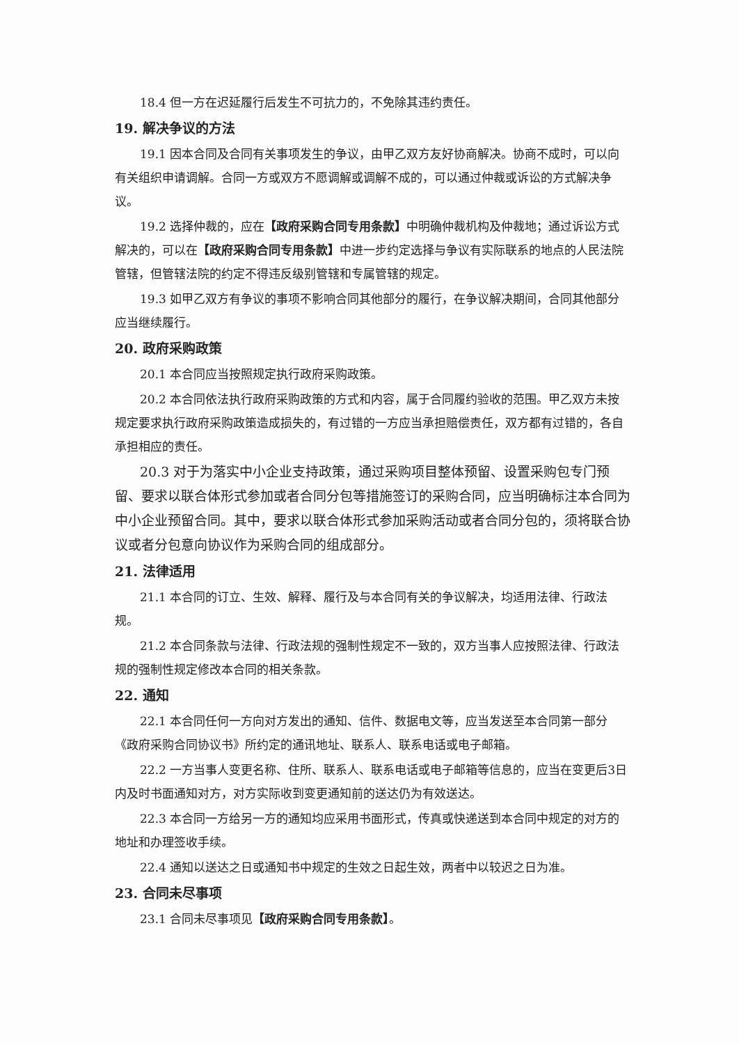18.4 但一方在迟延履行后发生不可抗力的，不免除其违约责任。
19. 解决争议的方法
19.1 因本合同及合同有关事项发生的争议，由甲乙双方友好协商解决。协商不成时，可以向有关组织申请调解。合同一方或双方不愿调解或调解不成的，可以通过仲裁或诉讼的方式解决争议。
19.2 选择仲裁的，应在【政府采购合同专用条款】中明确仲裁机构及仲裁地；通过诉讼方式解决的，可以在【政府采购合同专用条款】中进一步约定选择与争议有实际联系的地点的人民法院管辖，但管辖法院的约定不得违反级别管辖和专属管辖的规定。
19.3 如甲乙双方有争议的事项不影响合同其他部分的履行，在争议解决期间，合同其他部分应当继续履行。
20. 政府采购政策
20.1 本合同应当按照规定执行政府采购政策。
20.2 本合同依法执行政府采购政策的方式和内容，属于合同履约验收的范围。甲乙双方未按规定要求执行政府采购政策造成损失的，有过错的一方应当承担赔偿责任，双方都有过错的，各自承担相应的责任。
20.3 对于为落实中小企业支持政策，通过采购项目整体预留、设置采购包专门预留、要求以联合体形式参加或者合同分包等措施签订的采购合同，应当明确标注本合同为中小企业预留合同。其中，要求以联合体形式参加采购活动或者合同分包的，须将联合协议或者分包意向协议作为采购合同的组成部分。
21. 法律适用
21.1 本合同的订立、生效、解释、履行及与本合同有关的争议解决，均适用法律、行政法规。
21.2 本合同条款与法律、行政法规的强制性规定不一致的，双方当事人应按照法律、行政法规的强制性规定修改本合同的相关条款。
22. 通知
22.1 本合同任何一方向对方发出的通知、信件、数据电文等，应当发送至本合同第一部分《政府采购合同协议书》所约定的通讯地址、联系人、联系电话或电子邮箱。
22.2 一方当事人变更名称、住所、联系人、联系电话或电子邮箱等信息的，应当在变更后3日内及时书面通知对方，对方实际收到变更通知前的送达仍为有效送达。
22.3 本合同一方给另一方的通知均应采用书面形式，传真或快递送到本合同中规定的对方的地址和办理签收手续。
22.4 通知以送达之日或通知书中规定的生效之日起生效，两者中以较迟之日为准。
23. 合同未尽事项
23.1 合同未尽事项见【政府采购合同专用条款】。